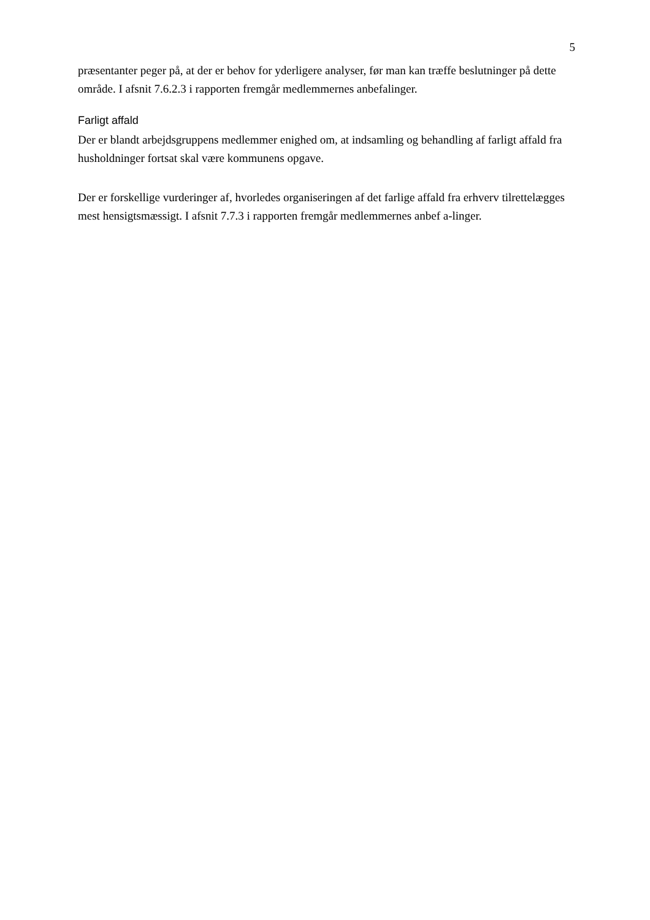5
præsentanter peger på, at der er behov for yderligere analyser, før man kan træffe beslutninger på dette område. I afsnit 7.6.2.3 i rapporten fremgår medlemmernes anbefalinger.
Farligt affald
Der er blandt arbejdsgruppens medlemmer enighed om, at indsamling og behandling af farligt affald fra husholdninger fortsat skal være kommunens opgave.
Der er forskellige vurderinger af, hvorledes organiseringen af det farlige affald fra erhverv tilrettelægges mest hensigtsmæssigt. I afsnit 7.7.3 i rapporten fremgår medlemmernes anbef a-linger.